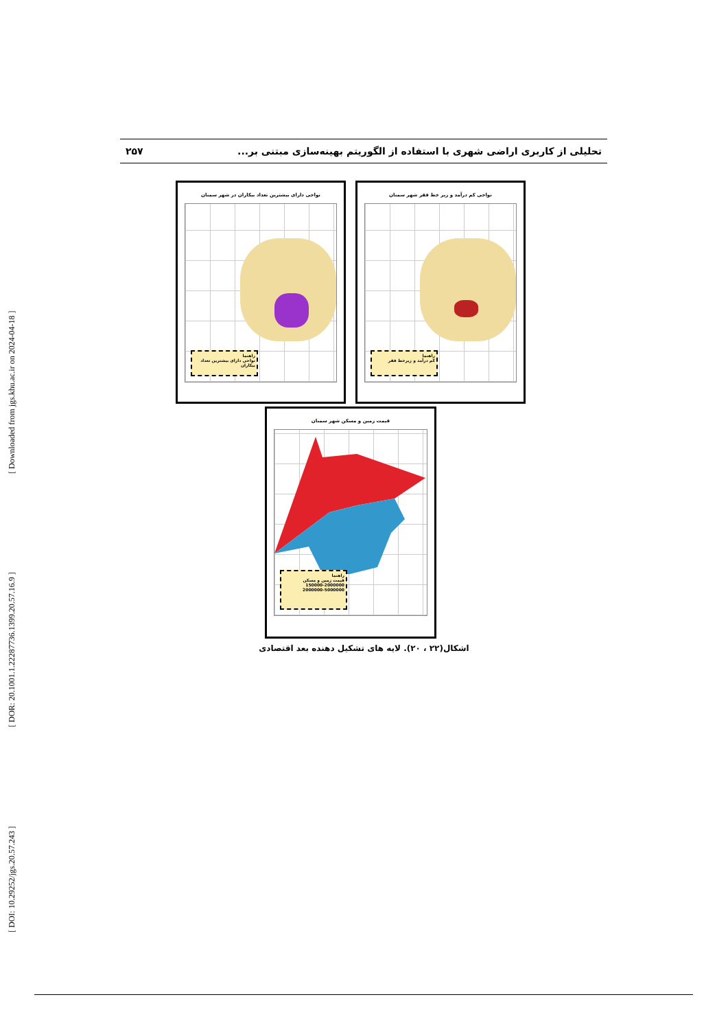تحلیلی از کاربری اراضی شهری با استفاده از الگوریتم بهینه‌سازی مبتنی بر... ۲۵۷
[ DOI: 10.29252/jgs.20.57.243 ] [ DOR: 20.1001.1.22287736.1399.20.57.16.9 ] [ Downloaded from jgs.khu.ac.ir on 2024-04-18 ]
نواحی کم درآمد و زیر خط فقر شهر سمنان
راهنما
کم درآمد و زیرخط فقر
نواحی دارای بیشترین تعداد بیکاران در شهر سمنان
راهنما
نواحی دارای بیشترین تعداد بیکاران
قیمت زمین و مسکن شهر سمنان
راهنما
قیمت زمین و مسکن
150000-2000000
2000000-5000000
اشکال(۲۲ ، ۲۰). لایه های تشکیل دهنده بعد اقتصادی